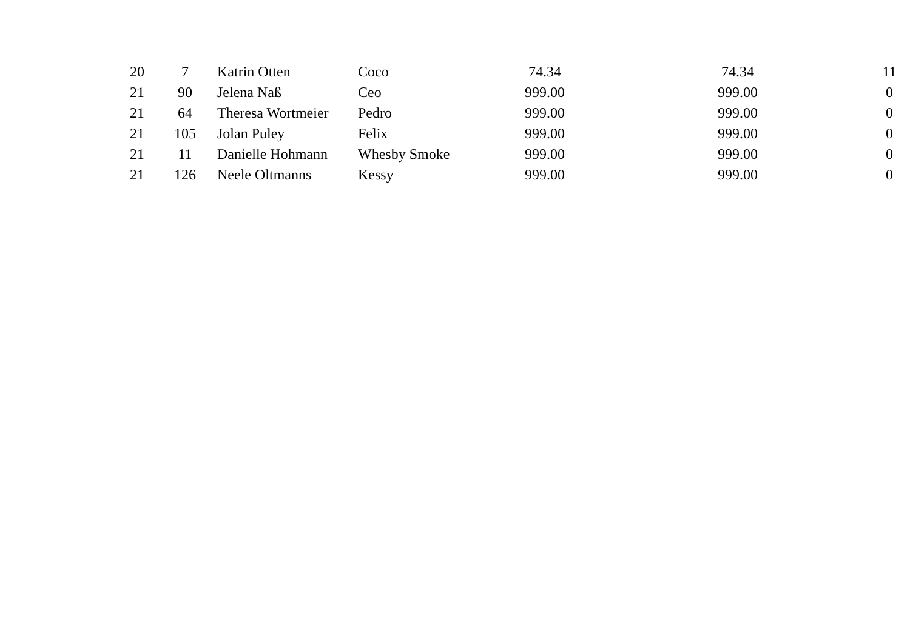| 20 | 7 | Katrin Otten | Coco | 74.34 | 74.34 | 11 |
| 21 | 90 | Jelena Naß | Ceo | 999.00 | 999.00 | 0 |
| 21 | 64 | Theresa Wortmeier | Pedro | 999.00 | 999.00 | 0 |
| 21 | 105 | Jolan Puley | Felix | 999.00 | 999.00 | 0 |
| 21 | 11 | Danielle Hohmann | Whesby Smoke | 999.00 | 999.00 | 0 |
| 21 | 126 | Neele Oltmanns | Kessy | 999.00 | 999.00 | 0 |